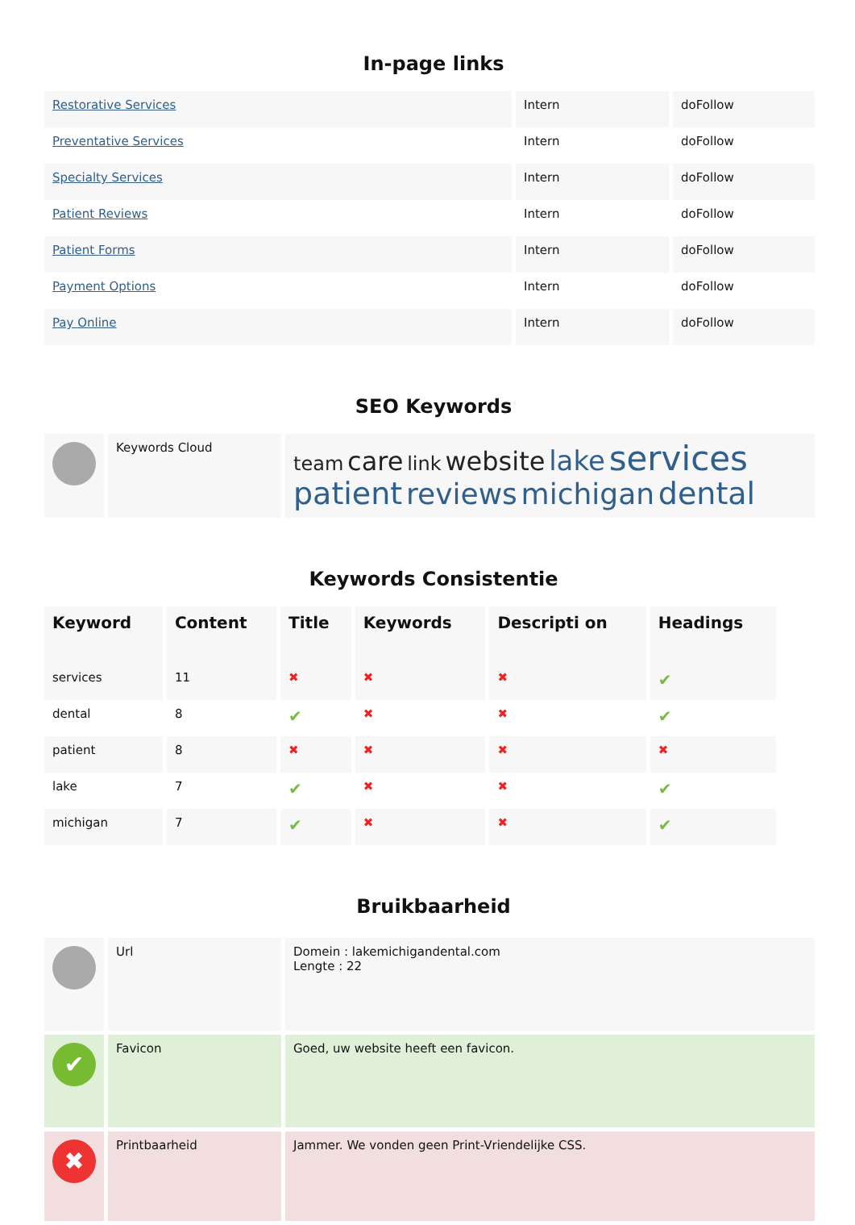In-page links
| Restorative Services | Intern | doFollow |
| Preventative Services | Intern | doFollow |
| Specialty Services | Intern | doFollow |
| Patient Reviews | Intern | doFollow |
| Patient Forms | Intern | doFollow |
| Payment Options | Intern | doFollow |
| Pay Online | Intern | doFollow |
SEO Keywords
| | Keywords Cloud | team care link website lake services patient reviews michigan dental |
Keywords Consistentie
| Keyword | Content | Title | Keywords | Descripti on | Headings |
| --- | --- | --- | --- | --- | --- |
| services | 11 | ✖ | ✖ | ✖ | ✔ |
| dental | 8 | ✔ | ✖ | ✖ | ✔ |
| patient | 8 | ✖ | ✖ | ✖ | ✖ |
| lake | 7 | ✔ | ✖ | ✖ | ✔ |
| michigan | 7 | ✔ | ✖ | ✖ | ✔ |
Bruikbaarheid
| | Url | Domein : lakemichigandental.com Lengte : 22 |
| ✔ | Favicon | Goed, uw website heeft een favicon. |
| ✖ | Printbaarheid | Jammer. We vonden geen Print-Vriendelijke CSS. |